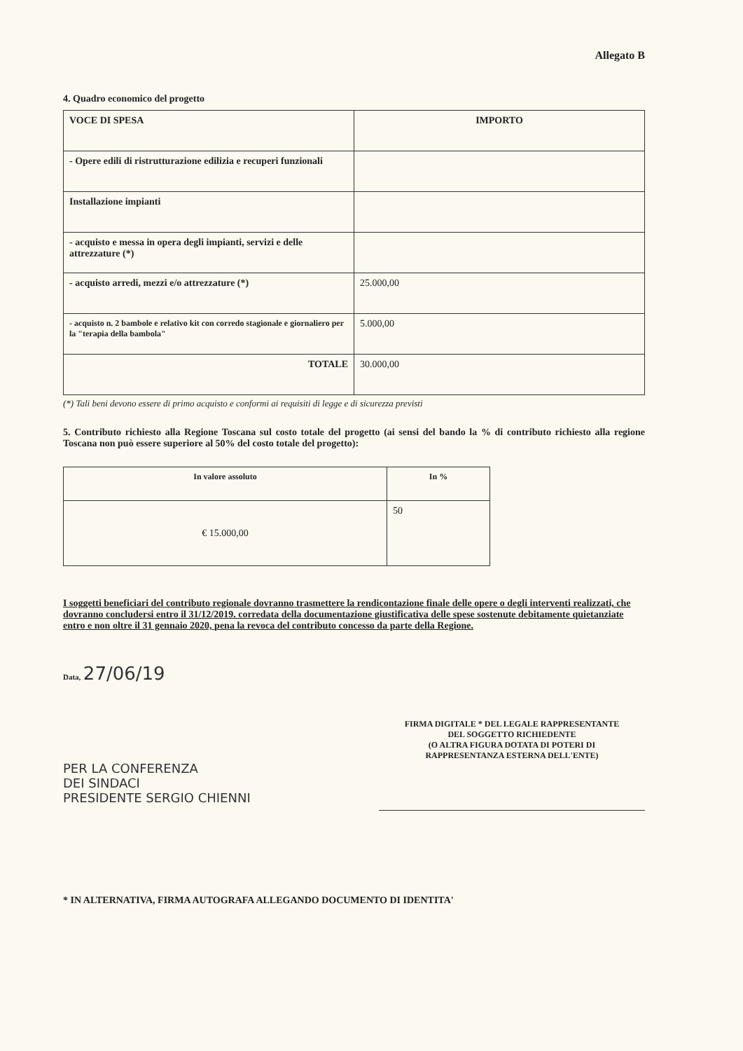Allegato B
4. Quadro economico del progetto
| VOCE DI SPESA | IMPORTO |
| --- | --- |
| - Opere edili di ristrutturazione edilizia e recuperi funzionali | |
| Installazione impianti | |
| - acquisto e messa in opera degli impianti, servizi e delle attrezzature (*) | |
| - acquisto arredi, mezzi e/o attrezzature (*) | 25.000,00 |
| - acquisto n. 2 bambole e relativo kit con corredo stagionale e giornaliero per la "terapia della bambola" | 5.000,00 |
| TOTALE | 30.000,00 |
(*) Tali beni devono essere di primo acquisto e conformi ai requisiti di legge e di sicurezza previsti
5. Contributo richiesto alla Regione Toscana sul costo totale del progetto (ai sensi del bando la % di contributo richiesto alla regione Toscana non può essere superiore al 50% del costo totale del progetto):
| In valore assoluto | In % |
| --- | --- |
| € 15.000,00 | 50 |
I soggetti beneficiari del contributo regionale dovranno trasmettere la rendicontazione finale delle opere o degli interventi realizzati, che dovranno concludersi entro il 31/12/2019. corredata della documentazione giustificativa delle spese sostenute debitamente quietanziate entro e non oltre il 31 gennaio 2020, pena la revoca del contributo concesso da parte della Regione.
Data, 27/06/19
PER LA CONFERENZA
DEI SINDACI
PRESIDENTE SERGIO CHIENNI
FIRMA DIGITALE * DEL LEGALE RAPPRESENTANTE
DEL SOGGETTO RICHIEDENTE
(O ALTRA FIGURA DOTATA DI POTERI DI
RAPPRESENTANZA ESTERNA DELL'ENTE)
* IN ALTERNATIVA, FIRMA AUTOGRAFA ALLEGANDO DOCUMENTO DI IDENTITA'